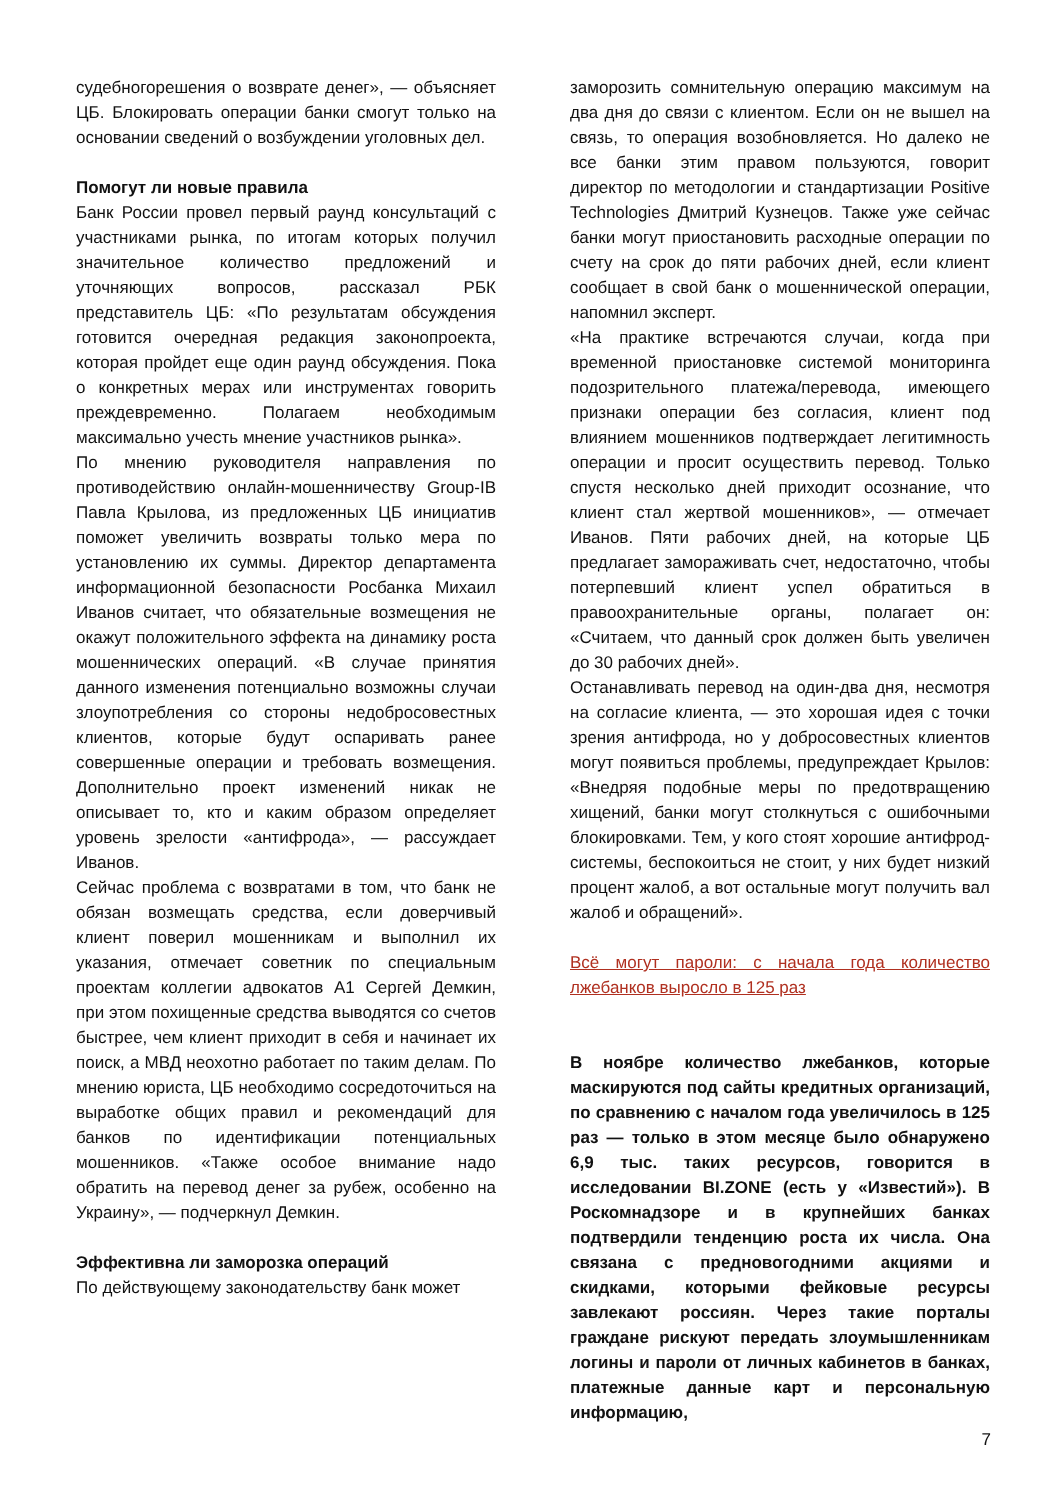судебногорешения о возврате денег», — объясняет ЦБ. Блокировать операции банки смогут только на основании сведений о возбуждении уголовных дел.
Помогут ли новые правила
Банк России провел первый раунд консультаций с участниками рынка, по итогам которых получил значительное количество предложений и уточняющих вопросов, рассказал РБК представитель ЦБ: «По результатам обсуждения готовится очередная редакция законопроекта, которая пройдет еще один раунд обсуждения. Пока о конкретных мерах или инструментах говорить преждевременно. Полагаем необходимым максимально учесть мнение участников рынка».
По мнению руководителя направления по противодействию онлайн-мошенничеству Group-IB Павла Крылова, из предложенных ЦБ инициатив поможет увеличить возвраты только мера по установлению их суммы. Директор департамента информационной безопасности Росбанка Михаил Иванов считает, что обязательные возмещения не окажут положительного эффекта на динамику роста мошеннических операций. «В случае принятия данного изменения потенциально возможны случаи злоупотребления со стороны недобросовестных клиентов, которые будут оспаривать ранее совершенные операции и требовать возмещения. Дополнительно проект изменений никак не описывает то, кто и каким образом определяет уровень зрелости «антифрода», — рассуждает Иванов.
Сейчас проблема с возвратами в том, что банк не обязан возмещать средства, если доверчивый клиент поверил мошенникам и выполнил их указания, отмечает советник по специальным проектам коллегии адвокатов А1 Сергей Демкин, при этом похищенные средства выводятся со счетов быстрее, чем клиент приходит в себя и начинает их поиск, а МВД неохотно работает по таким делам. По мнению юриста, ЦБ необходимо сосредоточиться на выработке общих правил и рекомендаций для банков по идентификации потенциальных мошенников. «Также особое внимание надо обратить на перевод денег за рубеж, особенно на Украину», — подчеркнул Демкин.
Эффективна ли заморозка операций
По действующему законодательству банк может
заморозить сомнительную операцию максимум на два дня до связи с клиентом. Если он не вышел на связь, то операция возобновляется. Но далеко не все банки этим правом пользуются, говорит директор по методологии и стандартизации Positive Technologies Дмитрий Кузнецов. Также уже сейчас банки могут приостановить расходные операции по счету на срок до пяти рабочих дней, если клиент сообщает в свой банк о мошеннической операции, напомнил эксперт.
«На практике встречаются случаи, когда при временной приостановке системой мониторинга подозрительного платежа/перевода, имеющего признаки операции без согласия, клиент под влиянием мошенников подтверждает легитимность операции и просит осуществить перевод. Только спустя несколько дней приходит осознание, что клиент стал жертвой мошенников», — отмечает Иванов. Пяти рабочих дней, на которые ЦБ предлагает замораживать счет, недостаточно, чтобы потерпевший клиент успел обратиться в правоохранительные органы, полагает он: «Считаем, что данный срок должен быть увеличен до 30 рабочих дней».
Останавливать перевод на один-два дня, несмотря на согласие клиента, — это хорошая идея с точки зрения антифрода, но у добросовестных клиентов могут появиться проблемы, предупреждает Крылов: «Внедряя подобные меры по предотвращению хищений, банки могут столкнуться с ошибочными блокировками. Тем, у кого стоят хорошие антифрод-системы, беспокоиться не стоит, у них будет низкий процент жалоб, а вот остальные могут получить вал жалоб и обращений».
Всё могут пароли: с начала года количество лжебанков выросло в 125 раз
В ноябре количество лжебанков, которые маскируются под сайты кредитных организаций, по сравнению с началом года увеличилось в 125 раз — только в этом месяце было обнаружено 6,9 тыс. таких ресурсов, говорится в исследовании BI.ZONE (есть у «Известий»). В Роскомнадзоре и в крупнейших банках подтвердили тенденцию роста их числа. Она связана с предновогодними акциями и скидками, которыми фейковые ресурсы завлекают россиян. Через такие порталы граждане рискуют передать злоумышленникам логины и пароли от личных кабинетов в банках, платежные данные карт и персональную информацию,
7